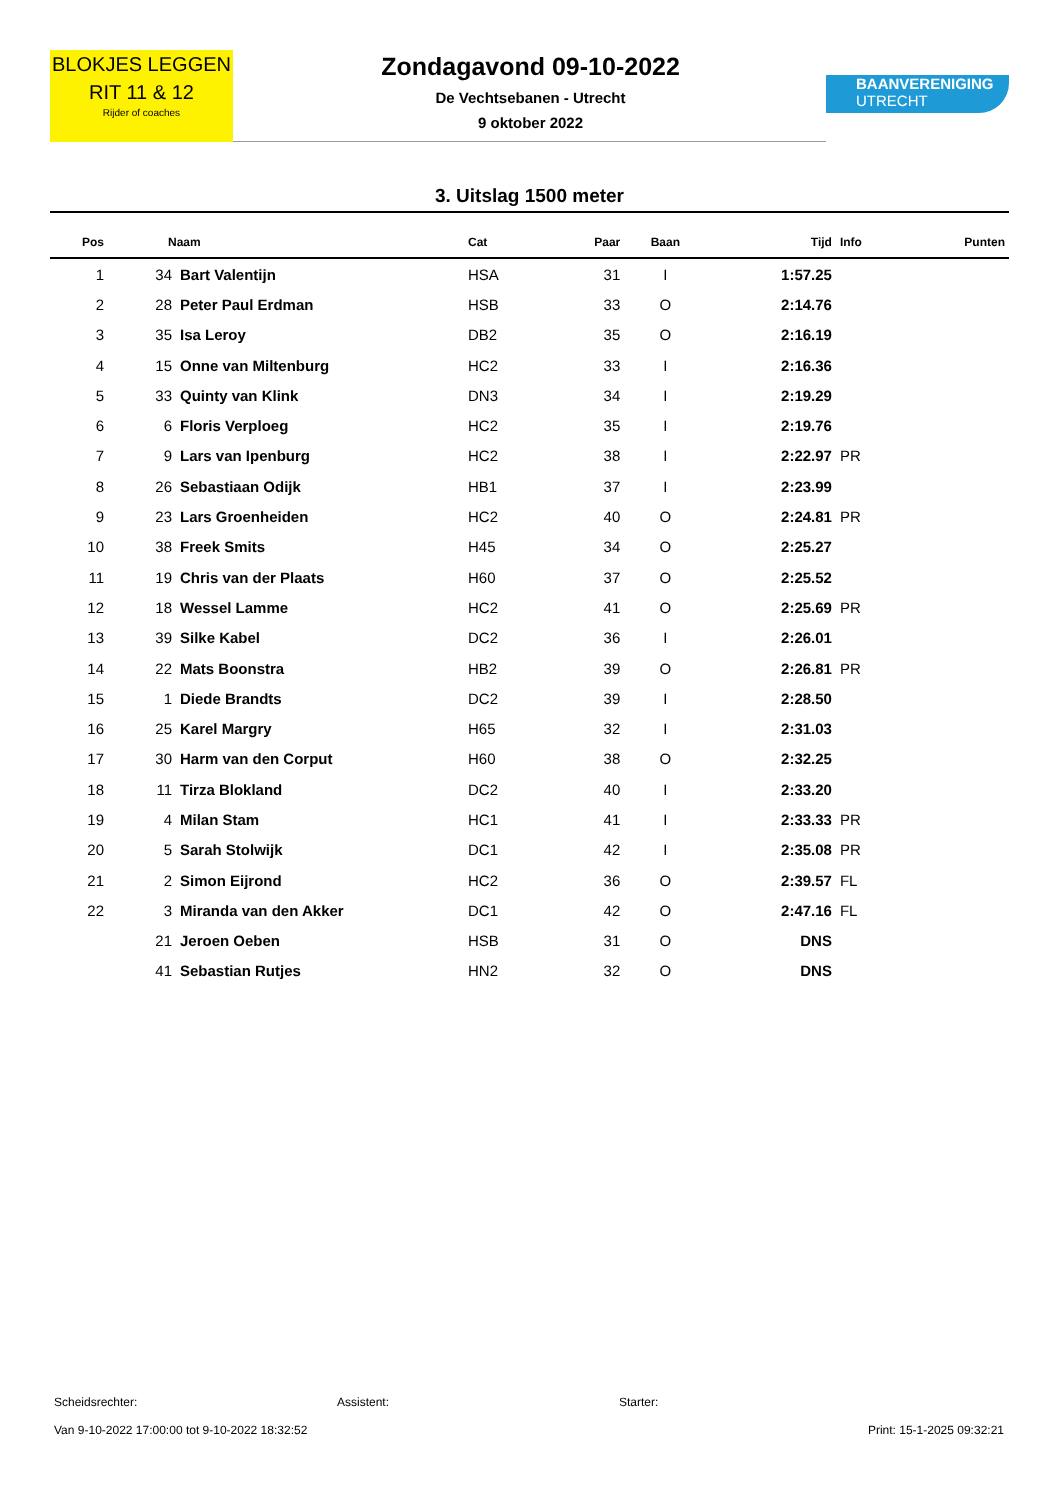BLOKJES LEGGEN
RIT 11 & 12
Rijder of coaches
Zondagavond 09-10-2022
De Vechtsebanen - Utrecht
9 oktober 2022
BAANVERENIGING
UTRECHT
3. Uitslag 1500 meter
| Pos | Naam | | Cat | Paar | Baan | Tijd | Info | Punten |
| --- | --- | --- | --- | --- | --- | --- | --- | --- |
| 1 | 34 | Bart Valentijn | HSA | 31 | I | 1:57.25 | | |
| 2 | 28 | Peter Paul Erdman | HSB | 33 | O | 2:14.76 | | |
| 3 | 35 | Isa Leroy | DB2 | 35 | O | 2:16.19 | | |
| 4 | 15 | Onne van Miltenburg | HC2 | 33 | I | 2:16.36 | | |
| 5 | 33 | Quinty van Klink | DN3 | 34 | I | 2:19.29 | | |
| 6 | 6 | Floris Verploeg | HC2 | 35 | I | 2:19.76 | | |
| 7 | 9 | Lars van Ipenburg | HC2 | 38 | I | 2:22.97 | PR | |
| 8 | 26 | Sebastiaan Odijk | HB1 | 37 | I | 2:23.99 | | |
| 9 | 23 | Lars Groenheiden | HC2 | 40 | O | 2:24.81 | PR | |
| 10 | 38 | Freek Smits | H45 | 34 | O | 2:25.27 | | |
| 11 | 19 | Chris van der Plaats | H60 | 37 | O | 2:25.52 | | |
| 12 | 18 | Wessel Lamme | HC2 | 41 | O | 2:25.69 | PR | |
| 13 | 39 | Silke Kabel | DC2 | 36 | I | 2:26.01 | | |
| 14 | 22 | Mats Boonstra | HB2 | 39 | O | 2:26.81 | PR | |
| 15 | 1 | Diede Brandts | DC2 | 39 | I | 2:28.50 | | |
| 16 | 25 | Karel Margry | H65 | 32 | I | 2:31.03 | | |
| 17 | 30 | Harm van den Corput | H60 | 38 | O | 2:32.25 | | |
| 18 | 11 | Tirza Blokland | DC2 | 40 | I | 2:33.20 | | |
| 19 | 4 | Milan Stam | HC1 | 41 | I | 2:33.33 | PR | |
| 20 | 5 | Sarah Stolwijk | DC1 | 42 | I | 2:35.08 | PR | |
| 21 | 2 | Simon Eijrond | HC2 | 36 | O | 2:39.57 | FL | |
| 22 | 3 | Miranda van den Akker | DC1 | 42 | O | 2:47.16 | FL | |
| | 21 | Jeroen Oeben | HSB | 31 | O | DNS | | |
| | 41 | Sebastian Rutjes | HN2 | 32 | O | DNS | | |
Scheidsrechter: Assistent: Starter:
Van 9-10-2022 17:00:00 tot 9-10-2022 18:32:52 Print: 15-1-2025 09:32:21